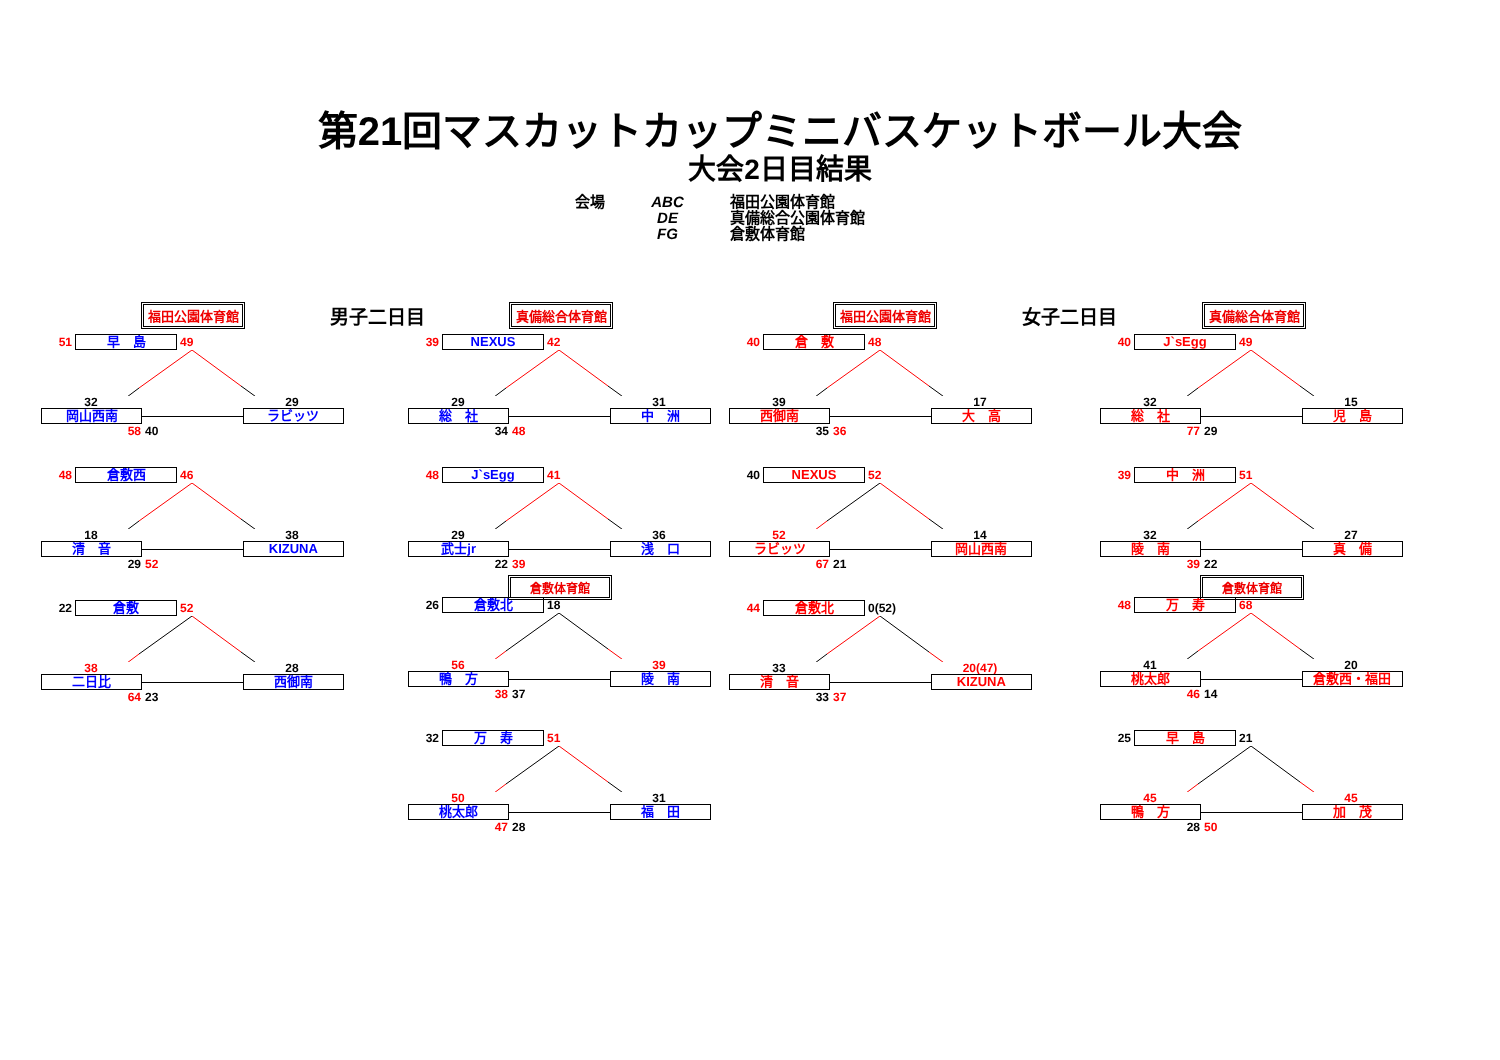第21回マスカットカップミニバスケットボール大会
大会2日目結果
会場 ABC
DE
FG
福田公園体育館
真備総合公園体育館
倉敷体育館
福田公園体育館
男子二日目
真備総合体育館 福田公園体育館
女子二日目
真備総合体育館
51 早　島 49
32 29
岡山西南 ラビッツ
58 40
48 倉敷西 46
18 38
清　音 KIZUNA
29 52
22 倉敷 52
38 28
二日比 西御南
64 23
39 NEXUS 42
29 31
総　社 中　洲
34 48
48 J`sEgg 41
29 36
武士jr 浅　口
22 39
倉敷体育館
26 倉敷北 18
56 39
鴨　方 陵　南
38 37
32 万　寿 51
50 31
桃太郎 福　田
47 28
40 倉　敷 48
39 17
西御南 大　高
35 36
40 NEXUS 52
52 14
ラビッツ 岡山西南
67 21
44 倉敷北 0(52)
33 20(47)
清　音 KIZUNA
33 37
40 J`sEgg 49
32 15
総　社 児　島
77 29
39 中　洲 51
32 27
陵　南 真　備
39 22
倉敷体育館
48 万　寿 68
41 20
桃太郎 倉敷西・福田
46 14
25 早　島 21
45 45
鴨　方 加　茂
28 50